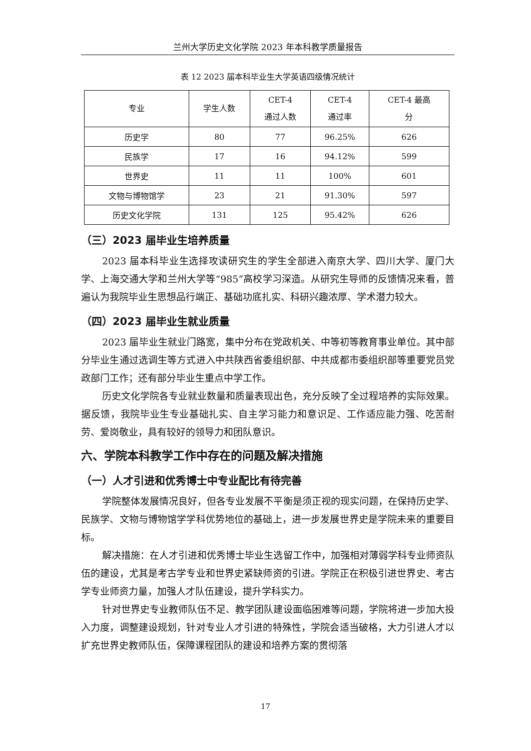兰州大学历史文化学院 2023 年本科教学质量报告
表 12 2023 届本科毕业生大学英语四级情况统计
| 专业 | 学生人数 | CET-4 通过人数 | CET-4 通过率 | CET-4 最高 分 |
| --- | --- | --- | --- | --- |
| 历史学 | 80 | 77 | 96.25% | 626 |
| 民族学 | 17 | 16 | 94.12% | 599 |
| 世界史 | 11 | 11 | 100% | 601 |
| 文物与博物馆学 | 23 | 21 | 91.30% | 597 |
| 历史文化学院 | 131 | 125 | 95.42% | 626 |
（三）2023 届毕业生培养质量
2023 届本科毕业生选择攻读研究生的学生全部进入南京大学、四川大学、厦门大学、上海交通大学和兰州大学等“985”高校学习深造。从研究生导师的反馈情况来看，普遍认为我院毕业生思想品行端正、基础功底扎实、科研兴趣浓厚、学术潜力较大。
（四）2023 届毕业生就业质量
2023 届毕业生就业门路宽，集中分布在党政机关、中等初等教育事业单位。其中部分毕业生通过选调生等方式进入中共陕西省委组织部、中共成都市委组织部等重要党员党政部门工作；还有部分毕业生重点中学工作。
历史文化学院各专业就业数量和质量表现出色，充分反映了全过程培养的实际效果。据反馈，我院毕业生专业基础扎实、自主学习能力和意识足、工作适应能力强、吃苦耐劳、爱岗敬业，具有较好的领导力和团队意识。
六、学院本科教学工作中存在的问题及解决措施
（一）人才引进和优秀博士中专业配比有待完善
学院整体发展情况良好，但各专业发展不平衡是须正视的现实问题，在保持历史学、民族学、文物与博物馆学学科优势地位的基础上，进一步发展世界史是学院未来的重要目标。
解决措施：在人才引进和优秀博士毕业生选留工作中，加强相对薄弱学科专业师资队伍的建设，尤其是考古学专业和世界史紧缺师资的引进。学院正在积极引进世界史、考古学专业师资力量，加强人才队伍建设，提升学科实力。
针对世界史专业教师队伍不足、教学团队建设面临困难等问题，学院将进一步加大投入力度，调整建设规划，针对专业人才引进的特殊性，学院会适当破格，大力引进人才以扩充世界史教师队伍，保障课程团队的建设和培养方案的贯彻落
17